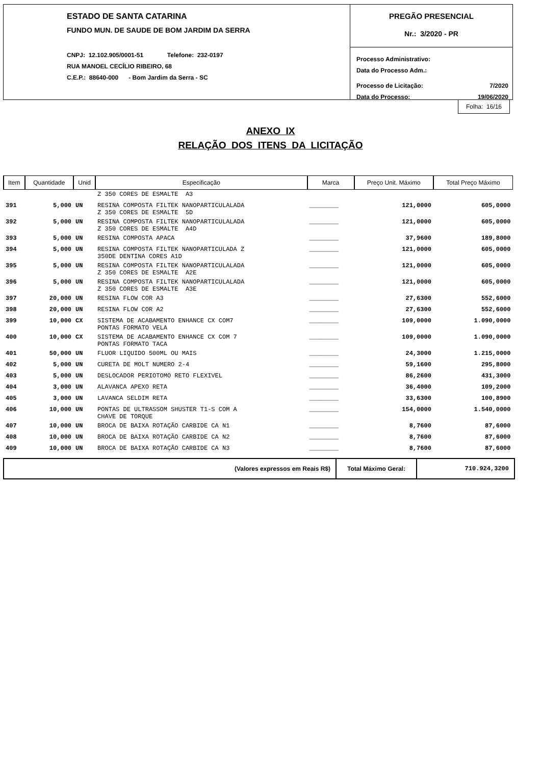ESTADO DE SANTA CATARINA
FUNDO MUN. DE SAUDE DE BOM JARDIM DA SERRA
CNPJ: 12.102.905/0001-51 Telefone: 232-0197
RUA MANOEL CECÍLIO RIBEIRO, 68
C.E.P.: 88640-000 - Bom Jardim da Serra - SC
PREGÃO PRESENCIAL
Nr.: 3/2020 - PR
Processo Administrativo:
Data do Processo Adm.:
Processo de Licitação: 7/2020
Data do Processo: 19/06/2020
Folha: 16/16
ANEXO IX
RELAÇÃO DOS ITENS DA LICITAÇÃO
| Item | Quantidade | Unid | Especificação | Marca | Preço Unit. Máximo | Total Preço Máximo |
| --- | --- | --- | --- | --- | --- | --- |
| | | | Z 350 CORES DE ESMALTE A3 | | | |
| 391 | 5,000 | UN | RESINA COMPOSTA FILTEK NANOPARTICULALADA Z 350 CORES DE ESMALTE 5D | ________ | 121,0000 | 605,0000 |
| 392 | 5,000 | UN | RESINA COMPOSTA FILTEK NANOPARTICULALADA Z 350 CORES DE ESMALTE A4D | ________ | 121,0000 | 605,0000 |
| 393 | 5,000 | UN | RESINA COMPOSTA APACA | ________ | 37,9600 | 189,8000 |
| 394 | 5,000 | UN | RESINA COMPOSTA FILTEK NANOPARTICULADA Z 350DE DENTINA CORES A1D | ________ | 121,0000 | 605,0000 |
| 395 | 5,000 | UN | RESINA COMPOSTA FILTEK NANOPARTICULALADA Z 350 CORES DE ESMALTE A2E | ________ | 121,0000 | 605,0000 |
| 396 | 5,000 | UN | RESINA COMPOSTA FILTEK NANOPARTICULALADA Z 350 CORES DE ESMALTE A3E | ________ | 121,0000 | 605,0000 |
| 397 | 20,000 | UN | RESINA FLOW COR A3 | ________ | 27,6300 | 552,6000 |
| 398 | 20,000 | UN | RESINA FLOW COR A2 | ________ | 27,6300 | 552,6000 |
| 399 | 10,000 | CX | SISTEMA DE ACABAMENTO ENHANCE CX COM7 PONTAS FORMATO VELA | ________ | 109,0000 | 1.090,0000 |
| 400 | 10,000 | CX | SISTEMA DE ACABAMENTO ENHANCE CX COM 7 PONTAS FORMATO TACA | ________ | 109,0000 | 1.090,0000 |
| 401 | 50,000 | UN | FLUOR LIQUIDO 500ML OU MAIS | ________ | 24,3000 | 1.215,0000 |
| 402 | 5,000 | UN | CURETA DE MOLT NUMERO 2-4 | ________ | 59,1600 | 295,8000 |
| 403 | 5,000 | UN | DESLOCADOR PERIOTOMO RETO FLEXIVEL | ________ | 86,2600 | 431,3000 |
| 404 | 3,000 | UN | ALAVANCA APEXO RETA | ________ | 36,4000 | 109,2000 |
| 405 | 3,000 | UN | LAVANCA SELDIM RETA | ________ | 33,6300 | 100,8900 |
| 406 | 10,000 | UN | PONTAS DE ULTRASSOM SHUSTER T1-S COM A CHAVE DE TORQUE | ________ | 154,0000 | 1.540,0000 |
| 407 | 10,000 | UN | BROCA DE BAIXA ROTAÇÃO CARBIDE CA N1 | ________ | 8,7600 | 87,6000 |
| 408 | 10,000 | UN | BROCA DE BAIXA ROTAÇÃO CARBIDE CA N2 | ________ | 8,7600 | 87,6000 |
| 409 | 10,000 | UN | BROCA DE BAIXA ROTAÇÃO CARBIDE CA N3 | ________ | 8,7600 | 87,6000 |
(Valores expressos em Reais R$) Total Máximo Geral:
710.924,3200